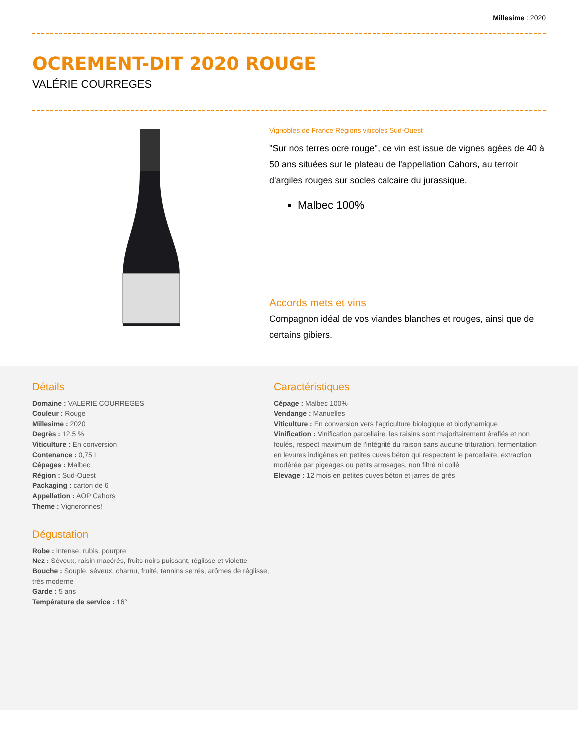Millesime : 2020
OCREMENT-DIT 2020 ROUGE
VALÉRIE COURREGES
Vignobles de France Régions viticoles Sud-Ouest
"Sur nos terres ocre rouge", ce vin est issue de vignes agées de 40 à 50 ans situées sur le plateau de l'appellation Cahors, au terroir d'argiles rouges sur socles calcaire du jurassique.
Malbec 100%
Accords mets et vins
Compagnon idéal de vos viandes blanches et rouges, ainsi que de certains gibiers.
Détails
Domaine : VALERIE COURREGES
Couleur : Rouge
Millesime : 2020
Degrès : 12,5 %
Viticulture : En conversion
Contenance : 0,75 L
Cépages : Malbec
Région : Sud-Ouest
Packaging : carton de 6
Appellation : AOP Cahors
Theme : Vigneronnes!
Dégustation
Robe : Intense, rubis, pourpre
Nez : Séveux, raisin macérés, fruits noirs puissant, réglisse et violette
Bouche : Souple, séveux, charnu, fruité, tannins serrés, arômes de réglisse, très moderne
Garde : 5 ans
Température de service : 16°
Caractéristiques
Cépage : Malbec 100%
Vendange : Manuelles
Viticulture : En conversion vers l'agriculture biologique et biodynamique
Vinification : Vinification parcellaire, les raisins sont majoritairement éraflés et non foulés, respect maximum de l'intégrité du raison sans aucune trituration, fermentation en levures indigènes en petites cuves béton qui respectent le parcellaire, extraction modérée par pigeages ou petits arrosages, non filtré ni collé
Elevage : 12 mois en petites cuves béton et jarres de grés